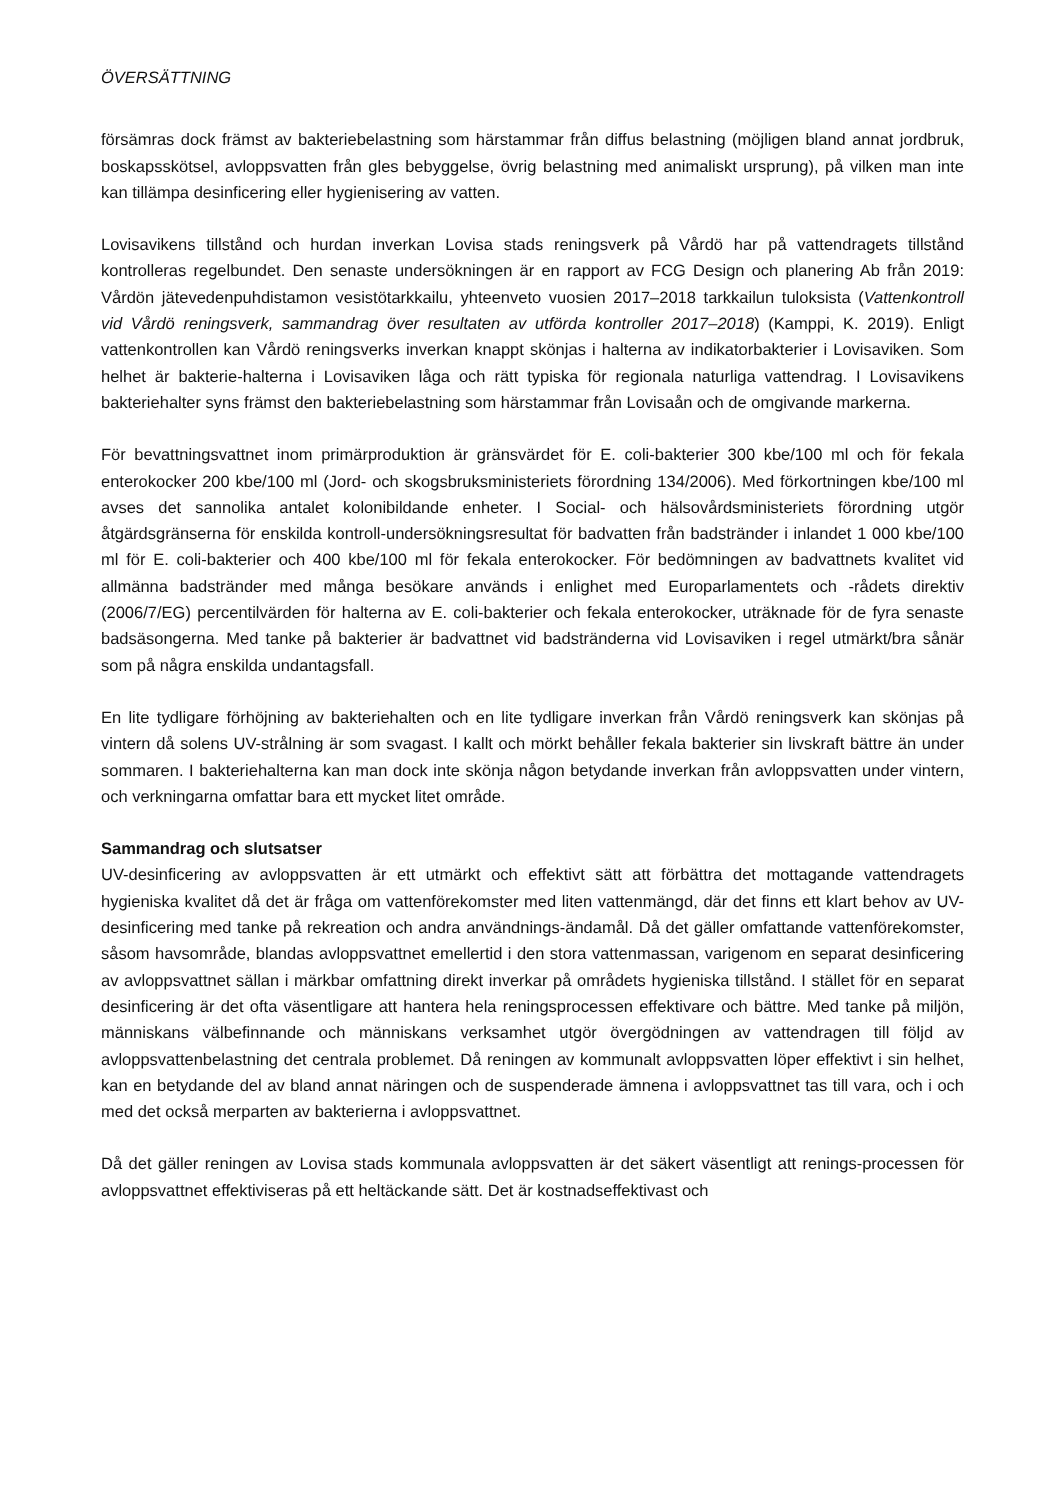ÖVERSÄTTNING
försämras dock främst av bakteriebelastning som härstammar från diffus belastning (möjligen bland annat jordbruk, boskapsskötsel, avloppsvatten från gles bebyggelse, övrig belastning med animaliskt ursprung), på vilken man inte kan tillämpa desinficering eller hygienisering av vatten.
Lovisavikens tillstånd och hurdan inverkan Lovisa stads reningsverk på Vårdö har på vattendragets tillstånd kontrolleras regelbundet. Den senaste undersökningen är en rapport av FCG Design och planering Ab från 2019: Vårdön jätevedenpuhdistamon vesistötarkkailu, yhteenveto vuosien 2017–2018 tarkkailun tuloksista (Vattenkontroll vid Vårdö reningsverk, sammandrag över resultaten av utförda kontroller 2017–2018) (Kamppi, K. 2019). Enligt vattenkontrollen kan Vårdö reningsverks inverkan knappt skönjas i halterna av indikatorbakterier i Lovisaviken. Som helhet är bakterie-halterna i Lovisaviken låga och rätt typiska för regionala naturliga vattendrag. I Lovisavikens bakteriehalter syns främst den bakteriebelastning som härstammar från Lovisaån och de omgivande markerna.
För bevattningsvattnet inom primärproduktion är gränsvärdet för E. coli-bakterier 300 kbe/100 ml och för fekala enterokocker 200 kbe/100 ml (Jord- och skogsbruksministeriets förordning 134/2006). Med förkortningen kbe/100 ml avses det sannolika antalet kolonibildande enheter. I Social- och hälsovårdsministeriets förordning utgör åtgärdsgränserna för enskilda kontroll-undersökningsresultat för badvatten från badstränder i inlandet 1 000 kbe/100 ml för E. coli-bakterier och 400 kbe/100 ml för fekala enterokocker. För bedömningen av badvattnets kvalitet vid allmänna badstränder med många besökare används i enlighet med Europarlamentets och -rådets direktiv (2006/7/EG) percentilvärden för halterna av E. coli-bakterier och fekala enterokocker, uträknade för de fyra senaste badsäsongerna. Med tanke på bakterier är badvattnet vid badstränderna vid Lovisaviken i regel utmärkt/bra sånär som på några enskilda undantagsfall.
En lite tydligare förhöjning av bakteriehalten och en lite tydligare inverkan från Vårdö reningsverk kan skönjas på vintern då solens UV-strålning är som svagast. I kallt och mörkt behåller fekala bakterier sin livskraft bättre än under sommaren. I bakteriehalterna kan man dock inte skönja någon betydande inverkan från avloppsvatten under vintern, och verkningarna omfattar bara ett mycket litet område.
Sammandrag och slutsatser
UV-desinficering av avloppsvatten är ett utmärkt och effektivt sätt att förbättra det mottagande vattendragets hygieniska kvalitet då det är fråga om vattenförekomster med liten vattenmängd, där det finns ett klart behov av UV-desinficering med tanke på rekreation och andra användnings-ändamål. Då det gäller omfattande vattenförekomster, såsom havsområde, blandas avloppsvattnet emellertid i den stora vattenmassan, varigenom en separat desinficering av avloppsvattnet sällan i märkbar omfattning direkt inverkar på områdets hygieniska tillstånd. I stället för en separat desinficering är det ofta väsentligare att hantera hela reningsprocessen effektivare och bättre. Med tanke på miljön, människans välbefinnande och människans verksamhet utgör övergödningen av vattendragen till följd av avloppsvattenbelastning det centrala problemet. Då reningen av kommunalt avloppsvatten löper effektivt i sin helhet, kan en betydande del av bland annat näringen och de suspenderade ämnena i avloppsvattnet tas till vara, och i och med det också merparten av bakterierna i avloppsvattnet.
Då det gäller reningen av Lovisa stads kommunala avloppsvatten är det säkert väsentligt att renings-processen för avloppsvattnet effektiviseras på ett heltäckande sätt. Det är kostnadseffektivast och